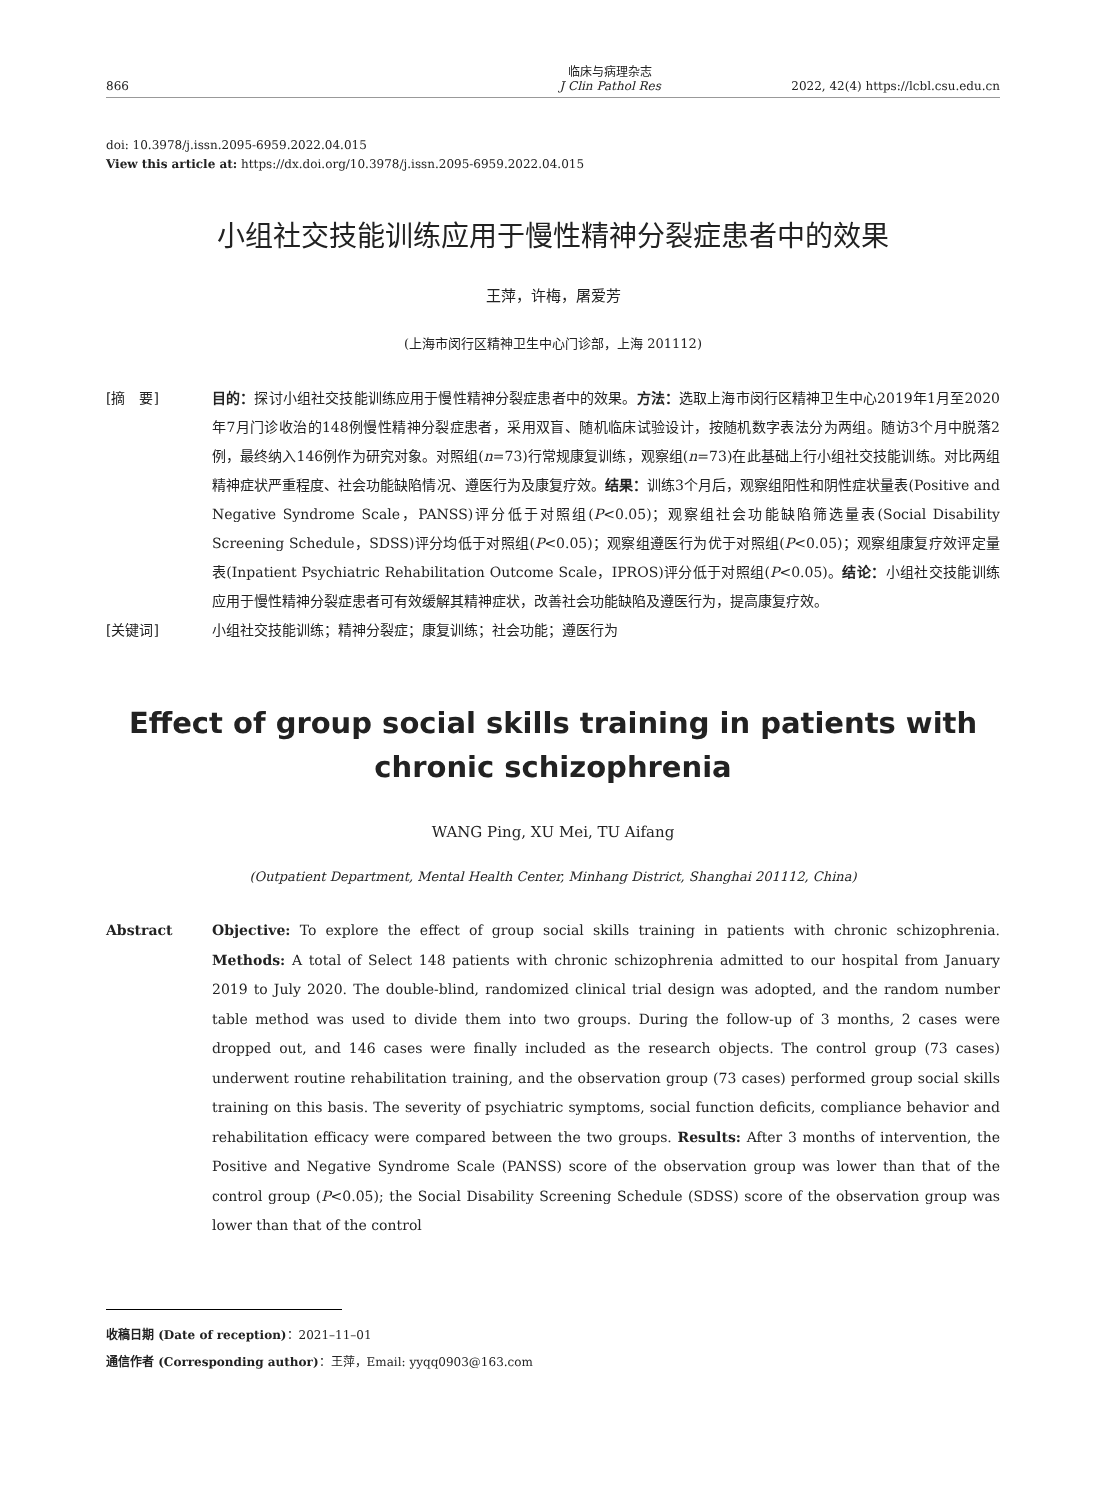866 临床与病理杂志
J Clin Pathol Res 2022, 42(4) https://lcbl.csu.edu.cn
doi: 10.3978/j.issn.2095-6959.2022.04.015
View this article at: https://dx.doi.org/10.3978/j.issn.2095-6959.2022.04.015
小组社交技能训练应用于慢性精神分裂症患者中的效果
王萍，许梅，屠爱芳
(上海市闵行区精神卫生中心门诊部，上海 201112)
[摘　要] 目的：探讨小组社交技能训练应用于慢性精神分裂症患者中的效果。方法：选取上海市闵行区精神卫生中心2019年1月至2020年7月门诊收治的148例慢性精神分裂症患者，采用双盲、随机临床试验设计，按随机数字表法分为两组。随访3个月中脱落2例，最终纳入146例作为研究对象。对照组(n=73)行常规康复训练，观察组(n=73)在此基础上行小组社交技能训练。对比两组精神症状严重程度、社会功能缺陷情况、遵医行为及康复疗效。结果：训练3个月后，观察组阳性和阴性症状量表(Positive and Negative Syndrome Scale，PANSS)评分低于对照组(P<0.05)；观察组社会功能缺陷筛选量表(Social Disability Screening Schedule，SDSS)评分均低于对照组(P<0.05)；观察组遵医行为优于对照组(P<0.05)；观察组康复疗效评定量表(Inpatient Psychiatric Rehabilitation Outcome Scale，IPROS)评分低于对照组(P<0.05)。结论：小组社交技能训练应用于慢性精神分裂症患者可有效缓解其精神症状，改善社会功能缺陷及遵医行为，提高康复疗效。
[关键词] 小组社交技能训练；精神分裂症；康复训练；社会功能；遵医行为
Effect of group social skills training in patients with
chronic schizophrenia
WANG Ping, XU Mei, TU Aifang
(Outpatient Department, Mental Health Center, Minhang District, Shanghai 201112, China)
Abstract Objective: To explore the effect of group social skills training in patients with chronic schizophrenia. Methods: A total of Select 148 patients with chronic schizophrenia admitted to our hospital from January 2019 to July 2020. The double-blind, randomized clinical trial design was adopted, and the random number table method was used to divide them into two groups. During the follow-up of 3 months, 2 cases were dropped out, and 146 cases were finally included as the research objects. The control group (73 cases) underwent routine rehabilitation training, and the observation group (73 cases) performed group social skills training on this basis. The severity of psychiatric symptoms, social function deficits, compliance behavior and rehabilitation efficacy were compared between the two groups. Results: After 3 months of intervention, the Positive and Negative Syndrome Scale (PANSS) score of the observation group was lower than that of the control group (P<0.05); the Social Disability Screening Schedule (SDSS) score of the observation group was lower than that of the control
收稿日期 (Date of reception)：2021–11–01
通信作者 (Corresponding author)：王萍，Email: yyqq0903@163.com